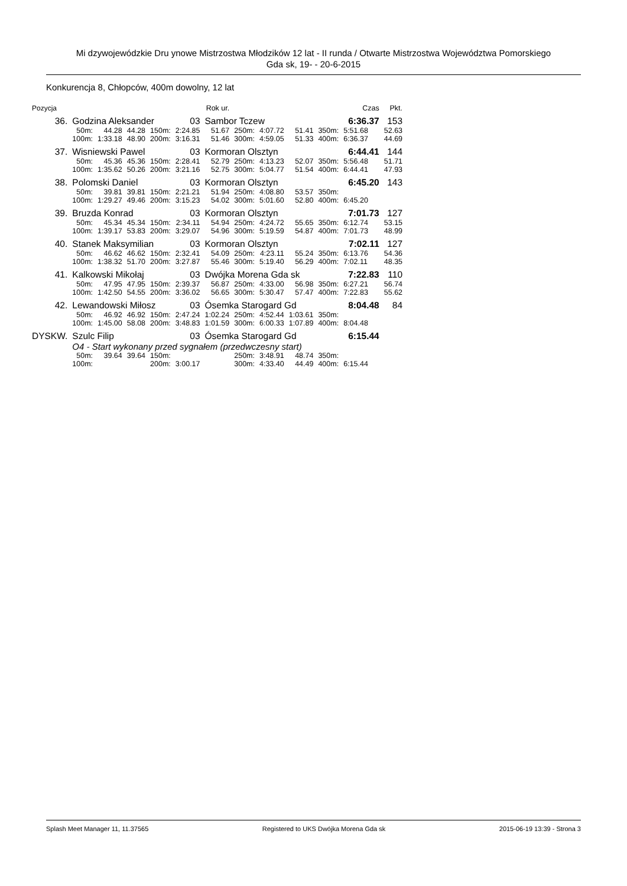Mi dzywojewódzkie Dru ynowe Mistrzostwa Młodzików 12 lat - II runda / Otwarte Mistrzostwa Województwa Pomorskiego
Gda sk, 19- - 20-6-2015
Konkurencja 8, Chłopców, 400m dowolny, 12 lat
| Pozycja | | | | | Rok ur. | | | | | | | Czas | Pkt. |
| --- | --- | --- | --- | --- | --- | --- | --- | --- | --- | --- | --- | --- | --- |
| 36. | Godzina Aleksander | | | | 03 | Sambor Tczew | | | | | | 6:36.37 | 153 |
| | 50m: | 44.28 | 44.28 | 150m: | 2:24.85 | 51.67 | 250m: | 4:07.72 | 51.41 | 350m: | 5:51.68 | | 52.63 |
| | 100m: | 1:33.18 | 48.90 | 200m: | 3:16.31 | 51.46 | 300m: | 4:59.05 | 51.33 | 400m: | 6:36.37 | | 44.69 |
| 37. | Wisniewski Pawel | | | | 03 | Kormoran Olsztyn | | | | | | 6:44.41 | 144 |
| | 50m: | 45.36 | 45.36 | 150m: | 2:28.41 | 52.79 | 250m: | 4:13.23 | 52.07 | 350m: | 5:56.48 | | 51.71 |
| | 100m: | 1:35.62 | 50.26 | 200m: | 3:21.16 | 52.75 | 300m: | 5:04.77 | 51.54 | 400m: | 6:44.41 | | 47.93 |
| 38. | Polomski Daniel | | | | 03 | Kormoran Olsztyn | | | | | | 6:45.20 | 143 |
| | 50m: | 39.81 | 39.81 | 150m: | 2:21.21 | 51.94 | 250m: | 4:08.80 | 53.57 | 350m: | | | |
| | 100m: | 1:29.27 | 49.46 | 200m: | 3:15.23 | 54.02 | 300m: | 5:01.60 | 52.80 | 400m: | 6:45.20 | | |
| 39. | Bruzda Konrad | | | | 03 | Kormoran Olsztyn | | | | | | 7:01.73 | 127 |
| | 50m: | 45.34 | 45.34 | 150m: | 2:34.11 | 54.94 | 250m: | 4:24.72 | 55.65 | 350m: | 6:12.74 | | 53.15 |
| | 100m: | 1:39.17 | 53.83 | 200m: | 3:29.07 | 54.96 | 300m: | 5:19.59 | 54.87 | 400m: | 7:01.73 | | 48.99 |
| 40. | Stanek Maksymilian | | | | 03 | Kormoran Olsztyn | | | | | | 7:02.11 | 127 |
| | 50m: | 46.62 | 46.62 | 150m: | 2:32.41 | 54.09 | 250m: | 4:23.11 | 55.24 | 350m: | 6:13.76 | | 54.36 |
| | 100m: | 1:38.32 | 51.70 | 200m: | 3:27.87 | 55.46 | 300m: | 5:19.40 | 56.29 | 400m: | 7:02.11 | | 48.35 |
| 41. | Kalkowski Mikołaj | | | | 03 | Dwójka Morena Gda sk | | | | | | 7:22.83 | 110 |
| | 50m: | 47.95 | 47.95 | 150m: | 2:39.37 | 56.87 | 250m: | 4:33.00 | 56.98 | 350m: | 6:27.21 | | 56.74 |
| | 100m: | 1:42.50 | 54.55 | 200m: | 3:36.02 | 56.65 | 300m: | 5:30.47 | 57.47 | 400m: | 7:22.83 | | 55.62 |
| 42. | Lewandowski Miłosz | | | | 03 | Ósemka Starogard Gd | | | | | | 8:04.48 | 84 |
| | 50m: | 46.92 | 46.92 | 150m: | 2:47.24 | 1:02.24 | 250m: | 4:52.44 | 1:03.61 | 350m: | | | |
| | 100m: | 1:45.00 | 58.08 | 200m: | 3:48.83 | 1:01.59 | 300m: | 6:00.33 | 1:07.89 | 400m: | 8:04.48 | | |
| DYSKW. | Szulc Filip | | | | 03 | Ósemka Starogard Gd | | | | | | 6:15.44 | |
| | O4 - Start wykonany przed sygnałem (przedwczesny start) | | | | | | | | | | | | |
| | 50m: | 39.64 | 39.64 | 150m: | | | 250m: | 3:48.91 | 48.74 | 350m: | | | |
| | 100m: | | | 200m: | 3:00.17 | | 300m: | 4:33.40 | 44.49 | 400m: | 6:15.44 | | |
Splash Meet Manager 11, 11.37565 Registered to UKS Dwójka Morena Gda sk 2015-06-19 13:39 - Strona 3